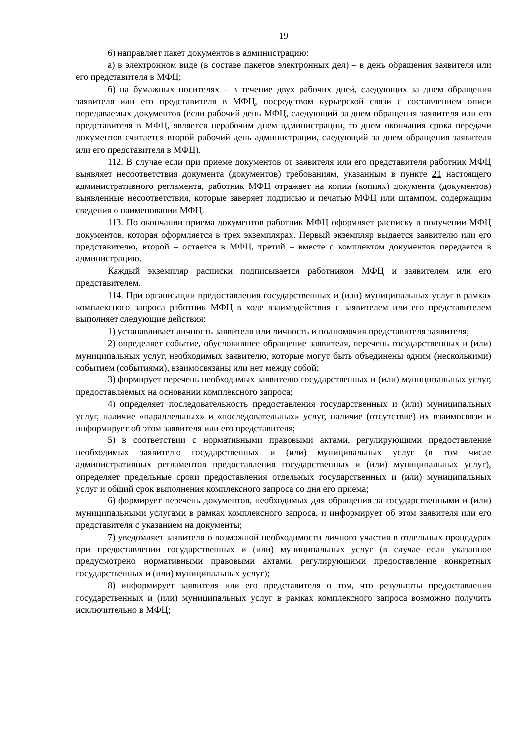19
6) направляет пакет документов в администрацию:
а) в электронном виде (в составе пакетов электронных дел) – в день обращения заявителя или его представителя в МФЦ;
б) на бумажных носителях – в течение двух рабочих дней, следующих за днем обращения заявителя или его представителя в МФЦ, посредством курьерской связи с составлением описи передаваемых документов (если рабочий день МФЦ, следующий за днем обращения заявителя или его представителя в МФЦ, является нерабочим днем администрации, то днем окончания срока передачи документов считается второй рабочий день администрации, следующий за днем обращения заявителя или его представителя в МФЦ).
112. В случае если при приеме документов от заявителя или его представителя работник МФЦ выявляет несоответствия документа (документов) требованиям, указанным в пункте 21 настоящего административного регламента, работник МФЦ отражает на копии (копиях) документа (документов) выявленные несоответствия, которые заверяет подписью и печатью МФЦ или штампом, содержащим сведения о наименовании МФЦ.
113. По окончании приема документов работник МФЦ оформляет расписку в получении МФЦ документов, которая оформляется в трех экземплярах. Первый экземпляр выдается заявителю или его представителю, второй – остается в МФЦ, третий – вместе с комплектом документов передается в администрацию.
Каждый экземпляр расписки подписывается работником МФЦ и заявителем или его представителем.
114. При организации предоставления государственных и (или) муниципальных услуг в рамках комплексного запроса работник МФЦ в ходе взаимодействия с заявителем или его представителем выполняет следующие действия:
1) устанавливает личность заявителя или личность и полномочия представителя заявителя;
2) определяет событие, обусловившее обращение заявителя, перечень государственных и (или) муниципальных услуг, необходимых заявителю, которые могут быть объединены одним (несколькими) событием (событиями), взаимосвязаны или нет между собой;
3) формирует перечень необходимых заявителю государственных и (или) муниципальных услуг, предоставляемых на основании комплексного запроса;
4) определяет последовательность предоставления государственных и (или) муниципальных услуг, наличие «параллельных» и «последовательных» услуг, наличие (отсутствие) их взаимосвязи и информирует об этом заявителя или его представителя;
5) в соответствии с нормативными правовыми актами, регулирующими предоставление необходимых заявителю государственных и (или) муниципальных услуг (в том числе административных регламентов предоставления государственных и (или) муниципальных услуг), определяет предельные сроки предоставления отдельных государственных и (или) муниципальных услуг и общий срок выполнения комплексного запроса со дня его приема;
6) формирует перечень документов, необходимых для обращения за государственными и (или) муниципальными услугами в рамках комплексного запроса, и информирует об этом заявителя или его представителя с указанием на документы;
7) уведомляет заявителя о возможной необходимости личного участия в отдельных процедурах при предоставлении государственных и (или) муниципальных услуг (в случае если указанное предусмотрено нормативными правовыми актами, регулирующими предоставление конкретных государственных и (или) муниципальных услуг);
8) информирует заявителя или его представителя о том, что результаты предоставления государственных и (или) муниципальных услуг в рамках комплексного запроса возможно получить исключительно в МФЦ;